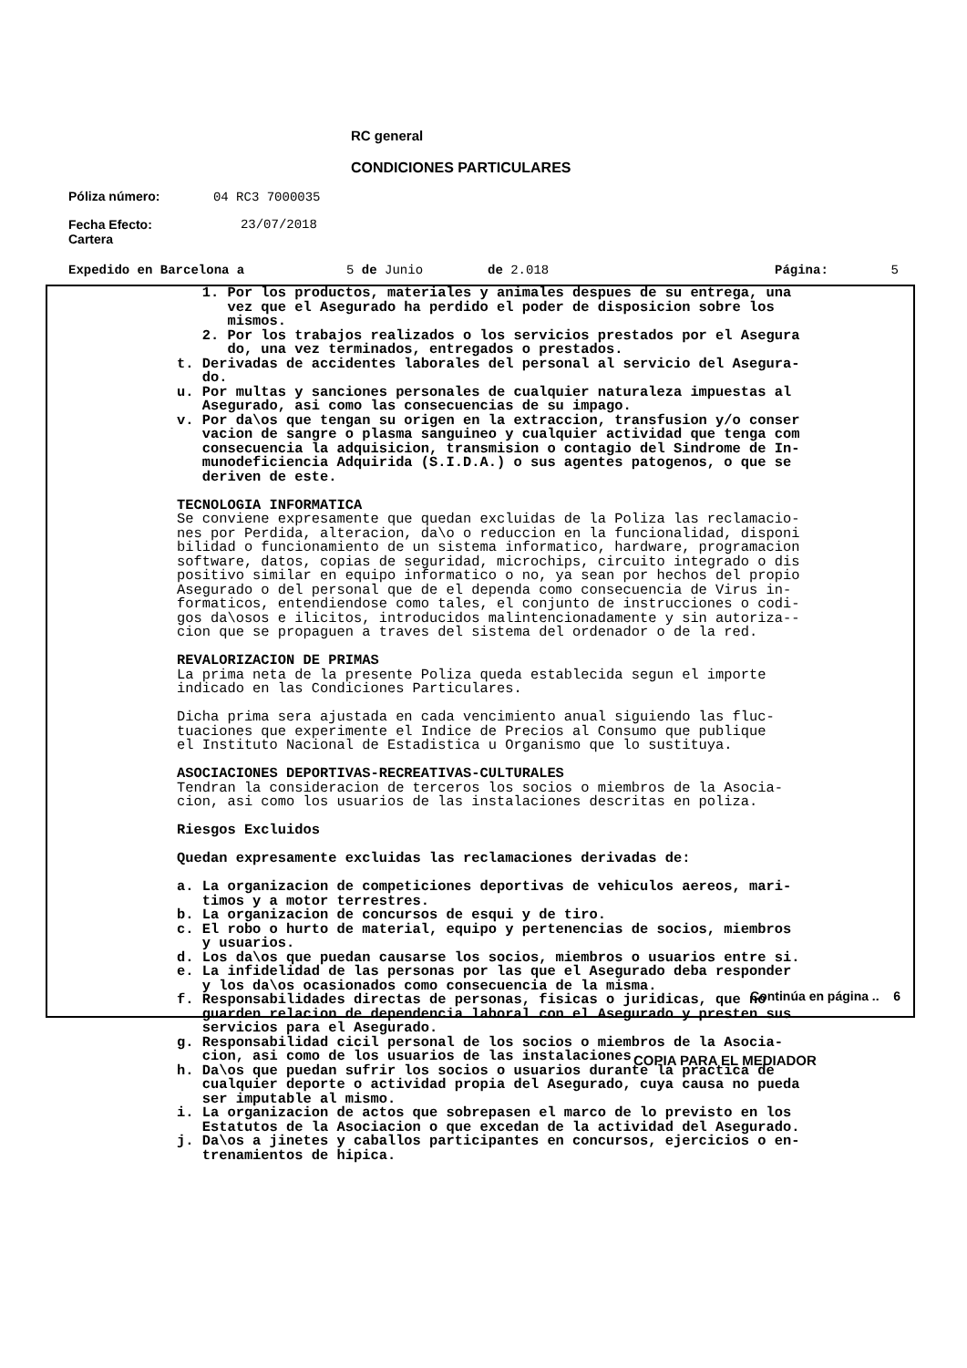RC general
CONDICIONES PARTICULARES
Póliza número: 04 RC3 7000035
Fecha Efecto:
Cartera 23/07/2018
Expedido en Barcelona a 5 de Junio de 2.018 Página: 5
1. Por los productos, materiales y animales despues de su entrega, una vez que el Asegurado ha perdido el poder de disposicion sobre los mismos. 2. Por los trabajos realizados o los servicios prestados por el Asegura do, una vez terminados, entregados o prestados. t. Derivadas de accidentes laborales del personal al servicio del Asegura- do. u. Por multas y sanciones personales de cualquier naturaleza impuestas al Asegurado, asi como las consecuencias de su impago. v. Por da\os que tengan su origen en la extraccion, transfusion y/o conser vacion de sangre o plasma sanguineo y cualquier actividad que tenga com consecuencia la adquisicion, transmision o contagio del Sindrome de In- munodeficiencia Adquirida (S.I.D.A.) o sus agentes patogenos, o que se deriven de este. TECNOLOGIA INFORMATICA Se conviene expresamente que quedan excluidas de la Poliza las reclamacio- nes por Perdida, alteracion, da\o o reduccion en la funcionalidad, disponi bilidad o funcionamiento de un sistema informatico, hardware, programacion software, datos, copias de seguridad, microchips, circuito integrado o dis positivo similar en equipo informatico o no, ya sean por hechos del propio Asegurado o del personal que de el dependa como consecuencia de Virus in- formaticos, entendiendose como tales, el conjunto de instrucciones o codi- gos da\osos e ilicitos, introducidos malintencionadamente y sin autoriza-- cion que se propaguen a traves del sistema del ordenador o de la red. REVALORIZACION DE PRIMAS La prima neta de la presente Poliza queda establecida segun el importe indicado en las Condiciones Particulares. Dicha prima sera ajustada en cada vencimiento anual siguiendo las fluc- tuaciones que experimente el Indice de Precios al Consumo que publique el Instituto Nacional de Estadistica u Organismo que lo sustituya. ASOCIACIONES DEPORTIVAS-RECREATIVAS-CULTURALES Tendran la consideracion de terceros los socios o miembros de la Asocia- cion, asi como los usuarios de las instalaciones descritas en poliza. Riesgos Excluidos Quedan expresamente excluidas las reclamaciones derivadas de: a. La organizacion de competiciones deportivas de vehiculos aereos, mari- timos y a motor terrestres. b. La organizacion de concursos de esqui y de tiro. c. El robo o hurto de material, equipo y pertenencias de socios, miembros y usuarios. d. Los da\os que puedan causarse los socios, miembros o usuarios entre si. e. La infidelidad de las personas por las que el Asegurado deba responder y los da\os ocasionados como consecuencia de la misma. f. Responsabilidades directas de personas, fisicas o juridicas, que no guarden relacion de dependencia laboral con el Asegurado y presten sus servicios para el Asegurado. g. Responsabilidad cicil personal de los socios o miembros de la Asocia- cion, asi como de los usuarios de las instalaciones. h. Da\os que puedan sufrir los socios o usuarios durante la practica de cualquier deporte o actividad propia del Asegurado, cuya causa no pueda ser imputable al mismo. i. La organizacion de actos que sobrepasen el marco de lo previsto en los Estatutos de la Asociacion o que excedan de la actividad del Asegurado. j. Da\os a jinetes y caballos participantes en concursos, ejercicios o en- trenamientos de hipica.
Continúa en página .. 6
COPIA PARA EL MEDIADOR